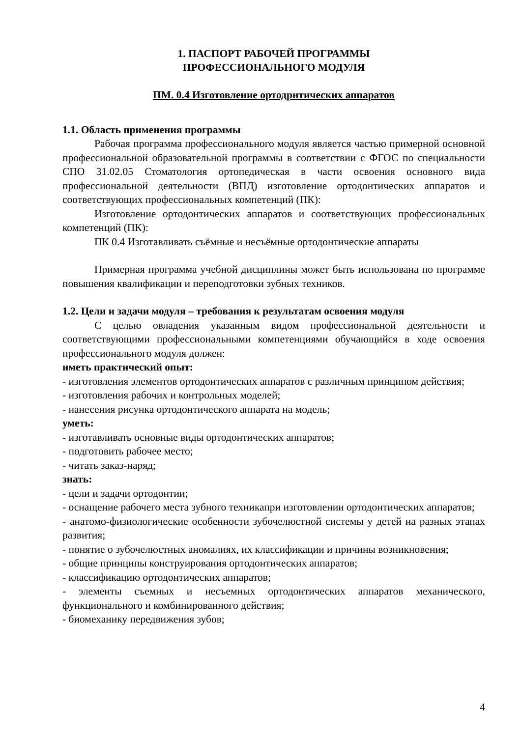1. ПАСПОРТ РАБОЧЕЙ ПРОГРАММЫ
ПРОФЕССИОНАЛЬНОГО МОДУЛЯ
ПМ. 0.4 Изготовление ортодрнтических аппаратов
1.1. Область применения программы
Рабочая программа профессионального модуля является частью примерной основной профессиональной образовательной программы в соответствии с ФГОС по специальности СПО 31.02.05 Стоматология ортопедическая в части освоения основного вида профессиональной деятельности (ВПД) изготовление ортодонтических аппаратов и соответствующих профессиональных компетенций (ПК):
Изготовление ортодонтических аппаратов и соответствующих профессиональных компетенций (ПК):
ПК 0.4 Изготавливать съёмные и несъёмные ортодонтические аппараты
Примерная программа учебной дисциплины может быть использована по программе повышения квалификации и переподготовки зубных техников.
1.2. Цели и задачи модуля – требования к результатам освоения модуля
С целью овладения указанным видом профессиональной деятельности и соответствующими профессиональными компетенциями обучающийся в ходе освоения профессионального модуля должен:
иметь практический опыт:
- изготовления элементов ортодонтических аппаратов с различным принципом действия;
- изготовления рабочих и контрольных моделей;
- нанесения рисунка ортодонтического аппарата на модель;
уметь:
- изготавливать основные виды ортодонтических аппаратов;
- подготовить рабочее место;
- читать заказ-наряд;
знать:
- цели и задачи ортодонтии;
- оснащение рабочего места зубного техникапри изготовлении ортодонтических аппаратов;
- анатомо-физиологические особенности зубочелюстной системы у детей на разных этапах развития;
- понятие о зубочелюстных аномалиях, их классификации и причины возникновения;
- общие принципы конструирования ортодонтических аппаратов;
- классификацию ортодонтических аппаратов;
- элементы съемных и несъемных ортодонтических аппаратов механического, функционального и комбинированного действия;
- биомеханику передвижения зубов;
4